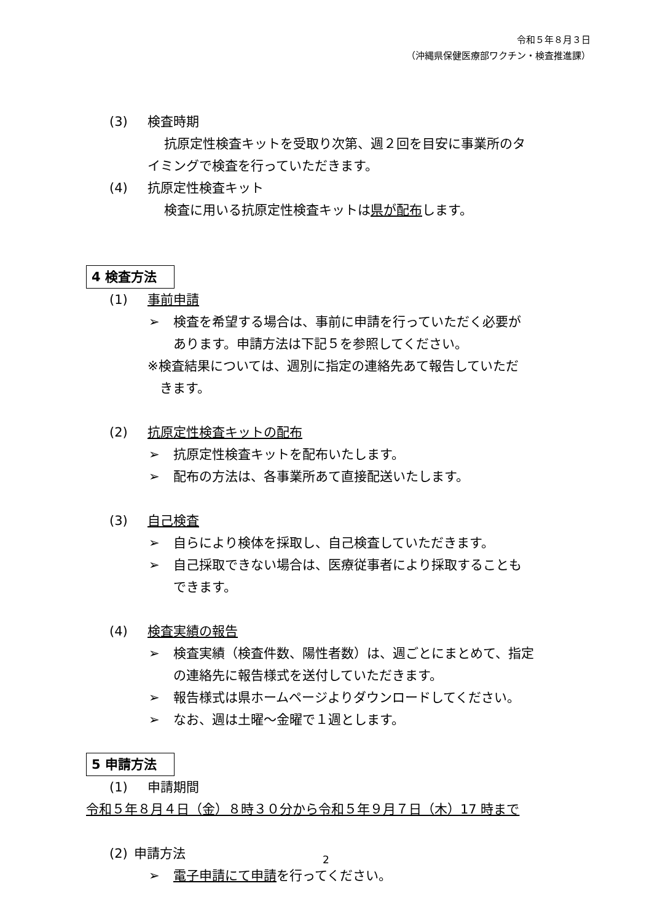令和５年８月３日
（沖縄県保健医療部ワクチン・検査推進課）
(3) 検査時期
抗原定性検査キットを受取り次第、週２回を目安に事業所のタ
イミングで検査を行っていただきます。
(4) 抗原定性検査キット
検査に用いる抗原定性検査キットは県が配布します。
4 検査方法
(1) 事前申請
➢ 検査を希望する場合は、事前に申請を行っていただく必要が
あります。申請方法は下記５を参照してください。
※検査結果については、週別に指定の連絡先あて報告していただ
きます。
(2) 抗原定性検査キットの配布
➢ 抗原定性検査キットを配布いたします。
➢ 配布の方法は、各事業所あて直接配送いたします。
(3) 自己検査
➢ 自らにより検体を採取し、自己検査していただきます。
➢ 自己採取できない場合は、医療従事者により採取することも
できます。
(4) 検査実績の報告
➢ 検査実績（検査件数、陽性者数）は、週ごとにまとめて、指定
の連絡先に報告様式を送付していただきます。
➢ 報告様式は県ホームページよりダウンロードしてください。
➢ なお、週は土曜～金曜で１週とします。
5 申請方法
(1) 申請期間
令和５年８月４日（金）８時３０分から令和５年９月７日（木）17 時まで
(2) 申請方法
➢ 電子申請にて申請を行ってください。
2